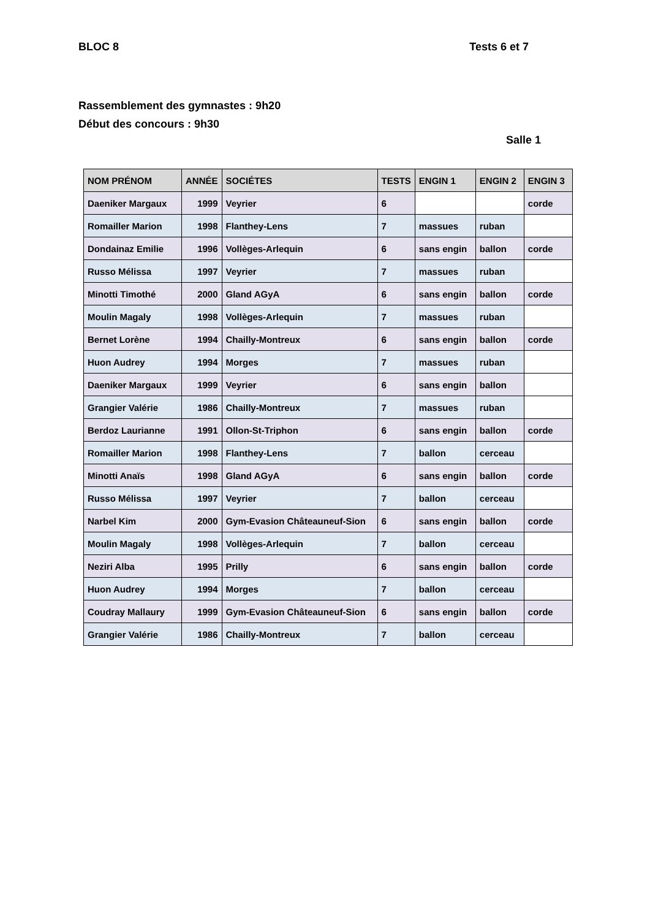BLOC 8 Tests 6 et 7
Rassemblement des gymnastes : 9h20
Début des concours : 9h30
Salle 1
| NOM PRÉNOM | ANNÉE | SOCIÉTES | TESTS | ENGIN 1 | ENGIN 2 | ENGIN 3 |
| --- | --- | --- | --- | --- | --- | --- |
| Daeniker Margaux | 1999 | Veyrier | 6 | | | corde |
| Romailler Marion | 1998 | Flanthey-Lens | 7 | massues | ruban | |
| Dondainaz Emilie | 1996 | Vollèges-Arlequin | 6 | sans engin | ballon | corde |
| Russo Mélissa | 1997 | Veyrier | 7 | massues | ruban | |
| Minotti Timothé | 2000 | Gland AGyA | 6 | sans engin | ballon | corde |
| Moulin Magaly | 1998 | Vollèges-Arlequin | 7 | massues | ruban | |
| Bernet Lorène | 1994 | Chailly-Montreux | 6 | sans engin | ballon | corde |
| Huon Audrey | 1994 | Morges | 7 | massues | ruban | |
| Daeniker Margaux | 1999 | Veyrier | 6 | sans engin | ballon | |
| Grangier Valérie | 1986 | Chailly-Montreux | 7 | massues | ruban | |
| Berdoz Laurianne | 1991 | Ollon-St-Triphon | 6 | sans engin | ballon | corde |
| Romailler Marion | 1998 | Flanthey-Lens | 7 | ballon | cerceau | |
| Minotti Anaïs | 1998 | Gland AGyA | 6 | sans engin | ballon | corde |
| Russo Mélissa | 1997 | Veyrier | 7 | ballon | cerceau | |
| Narbel Kim | 2000 | Gym-Evasion Châteauneuf-Sion | 6 | sans engin | ballon | corde |
| Moulin Magaly | 1998 | Vollèges-Arlequin | 7 | ballon | cerceau | |
| Neziri Alba | 1995 | Prilly | 6 | sans engin | ballon | corde |
| Huon Audrey | 1994 | Morges | 7 | ballon | cerceau | |
| Coudray Mallaury | 1999 | Gym-Evasion Châteauneuf-Sion | 6 | sans engin | ballon | corde |
| Grangier Valérie | 1986 | Chailly-Montreux | 7 | ballon | cerceau | |